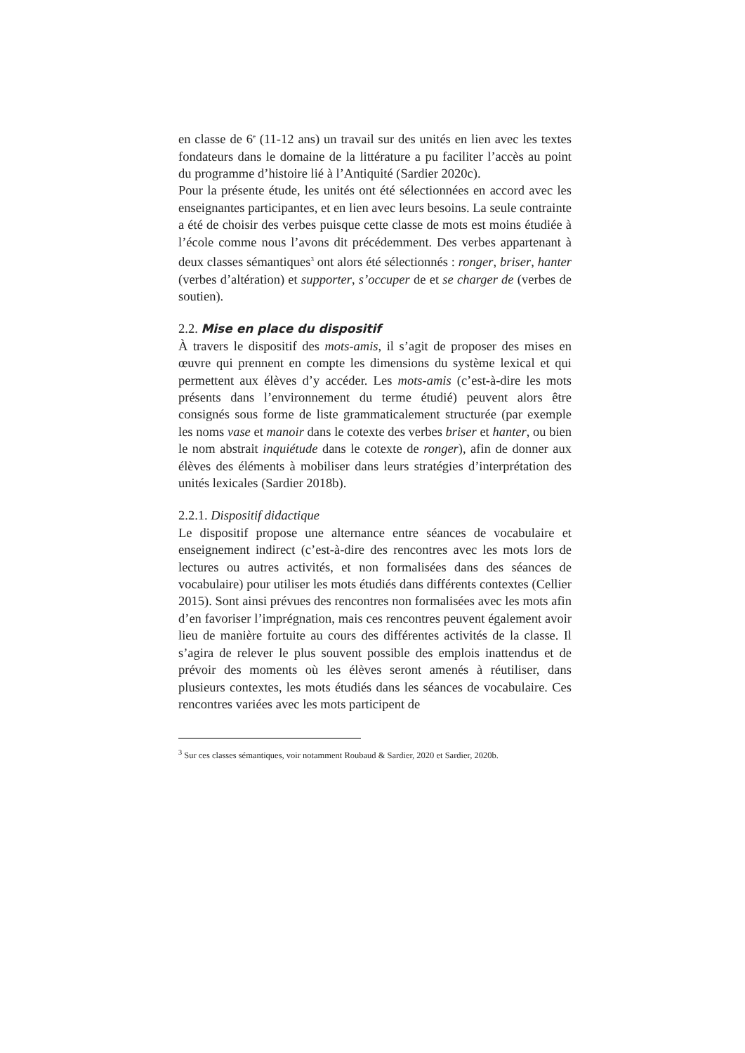en classe de 6<sup>e</sup> (11-12 ans) un travail sur des unités en lien avec les textes fondateurs dans le domaine de la littérature a pu faciliter l’accès au point du programme d’histoire lié à l’Antiquité (Sardier 2020c).
Pour la présente étude, les unités ont été sélectionnées en accord avec les enseignantes participantes, et en lien avec leurs besoins. La seule contrainte a été de choisir des verbes puisque cette classe de mots est moins étudiée à l’école comme nous l’avons dit précédemment. Des verbes appartenant à deux classes sémantiques<sup>3</sup> ont alors été sélectionnés : ronger, briser, hanter (verbes d’altération) et supporter, s’occuper de et se charger de (verbes de soutien).
2.2. Mise en place du dispositif
À travers le dispositif des mots-amis, il s’agit de proposer des mises en œuvre qui prennent en compte les dimensions du système lexical et qui permettent aux élèves d’y accéder. Les mots-amis (c’est-à-dire les mots présents dans l’environnement du terme étudié) peuvent alors être consignés sous forme de liste grammaticalement structurée (par exemple les noms vase et manoir dans le cotexte des verbes briser et hanter, ou bien le nom abstrait inquiétude dans le cotexte de ronger), afin de donner aux élèves des éléments à mobiliser dans leurs stratégies d’interprétation des unités lexicales (Sardier 2018b).
2.2.1. Dispositif didactique
Le dispositif propose une alternance entre séances de vocabulaire et enseignement indirect (c’est-à-dire des rencontres avec les mots lors de lectures ou autres activités, et non formalisées dans des séances de vocabulaire) pour utiliser les mots étudiés dans différents contextes (Cellier 2015). Sont ainsi prévues des rencontres non formalisées avec les mots afin d’en favoriser l’imprégnation, mais ces rencontres peuvent également avoir lieu de manière fortuite au cours des différentes activités de la classe. Il s’agira de relever le plus souvent possible des emplois inattendus et de prévoir des moments où les élèves seront amenés à réutiliser, dans plusieurs contextes, les mots étudiés dans les séances de vocabulaire. Ces rencontres variées avec les mots participent de
<sup>3</sup> Sur ces classes sémantiques, voir notamment Roubaud & Sardier, 2020 et Sardier, 2020b.